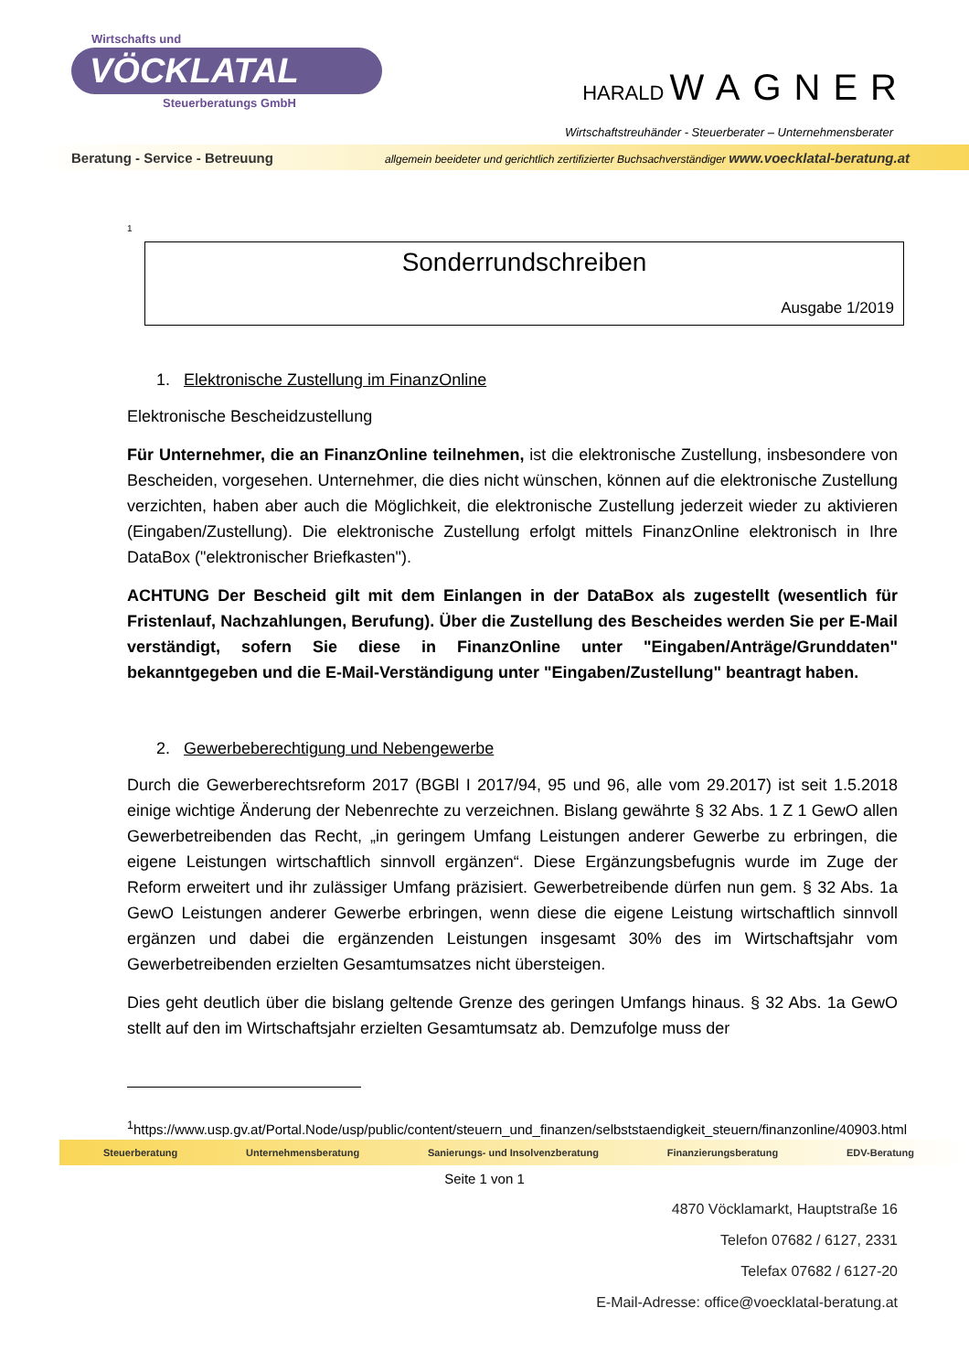Wirtschafts und
VÖCKLATAL
Steuerberatungs GmbH
HARALD WAGNER
Wirtschaftstreuhänder - Steuerberater – Unternehmensberater
Beratung - Service - Betreuung allgemein beeideter und gerichtlich zertifizierter Buchsachverständiger www.voecklatal-beratung.at
1
Sonderrundschreiben
Ausgabe 1/2019
1. Elektronische Zustellung im FinanzOnline
Elektronische Bescheidzustellung
Für Unternehmer, die an FinanzOnline teilnehmen, ist die elektronische Zustellung, insbesondere von Bescheiden, vorgesehen. Unternehmer, die dies nicht wünschen, können auf die elektronische Zustellung verzichten, haben aber auch die Möglichkeit, die elektronische Zustellung jederzeit wieder zu aktivieren (Eingaben/Zustellung). Die elektronische Zustellung erfolgt mittels FinanzOnline elektronisch in Ihre DataBox ("elektronischer Briefkasten").
ACHTUNG Der Bescheid gilt mit dem Einlangen in der DataBox als zugestellt (wesentlich für Fristenlauf, Nachzahlungen, Berufung). Über die Zustellung des Bescheides werden Sie per E-Mail verständigt, sofern Sie diese in FinanzOnline unter "Eingaben/Anträge/Grunddaten" bekanntgegeben und die E-Mail-Verständigung unter "Eingaben/Zustellung" beantragt haben.
2. Gewerbeberechtigung und Nebengewerbe
Durch die Gewerberechtsreform 2017 (BGBl I 2017/94, 95 und 96, alle vom 29.2017) ist seit 1.5.2018 einige wichtige Änderung der Nebenrechte zu verzeichnen. Bislang gewährte § 32 Abs. 1 Z 1 GewO allen Gewerbetreibenden das Recht, „in geringem Umfang Leistungen anderer Gewerbe zu erbringen, die eigene Leistungen wirtschaftlich sinnvoll ergänzen“. Diese Ergänzungsbefugnis wurde im Zuge der Reform erweitert und ihr zulässiger Umfang präzisiert. Gewerbetreibende dürfen nun gem. § 32 Abs. 1a GewO Leistungen anderer Gewerbe erbringen, wenn diese die eigene Leistung wirtschaftlich sinnvoll ergänzen und dabei die ergänzenden Leistungen insgesamt 30% des im Wirtschaftsjahr vom Gewerbetreibenden erzielten Gesamtumsatzes nicht übersteigen.
Dies geht deutlich über die bislang geltende Grenze des geringen Umfangs hinaus. § 32 Abs. 1a GewO stellt auf den im Wirtschaftsjahr erzielten Gesamtumsatz ab. Demzufolge muss der
<sup>1</sup> https://www.usp.gv.at/Portal.Node/usp/public/content/steuern_und_finanzen/selbststaendigkeit_steuern/finanzonline/40903.html
Steuerberatung Unternehmensberatung Sanierungs- und Insolvenzberatung Finanzierungsberatung EDV-Beratung
Seite 1 von 1
4870 Vöcklamarkt, Hauptstraße 16
Telefon 07682 / 6127, 2331
Telefax 07682 / 6127-20
E-Mail-Adresse: office@voecklatal-beratung.at